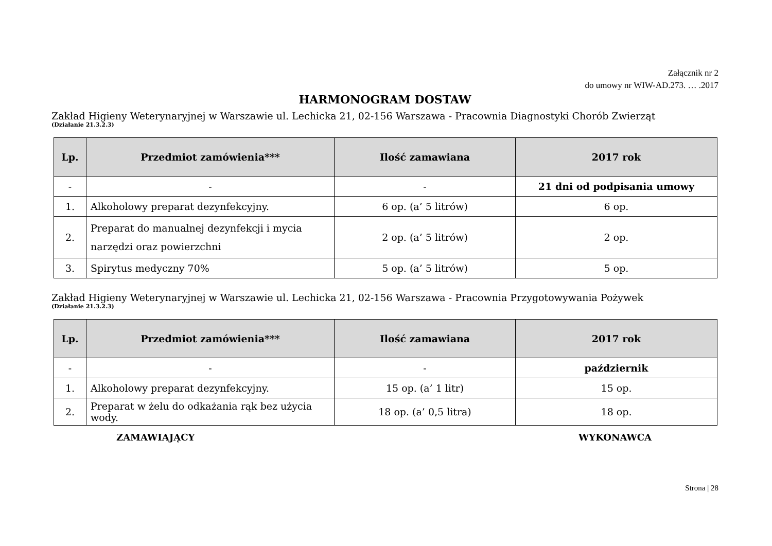Załącznik nr 2
do umowy nr WIW-AD.273. … .2017
HARMONOGRAM DOSTAW
Zakład Higieny Weterynaryjnej w Warszawie ul. Lechicka 21, 02-156 Warszawa - Pracownia Diagnostyki Chorób Zwierząt
(Działanie 21.3.2.3)
| Lp. | Przedmiot zamówienia*** | Ilość zamawiana | 2017 rok |
| --- | --- | --- | --- |
| - | - | - | 21 dni od podpisania umowy |
| 1. | Alkoholowy preparat dezynfekcyjny. | 6 op. (a’ 5 litrów) | 6 op. |
| 2. | Preparat do manualnej dezynfekcji i mycia narzędzi oraz powierzchni | 2 op. (a’ 5 litrów) | 2 op. |
| 3. | Spirytus medyczny 70% | 5 op. (a’ 5 litrów) | 5 op. |
Zakład Higieny Weterynaryjnej w Warszawie ul. Lechicka 21, 02-156 Warszawa - Pracownia Przygotowywania Pożywek
(Działanie 21.3.2.3)
| Lp. | Przedmiot zamówienia*** | Ilość zamawiana | 2017 rok |
| --- | --- | --- | --- |
| - | - | - | październik |
| 1. | Alkoholowy preparat dezynfekcyjny. | 15 op. (a’ 1 litr) | 15 op. |
| 2. | Preparat w żelu do odkażania rąk bez użycia wody. | 18 op. (a’ 0,5 litra) | 18 op. |
ZAMAWIAJĄCY WYKONAWCA
Strona | 28